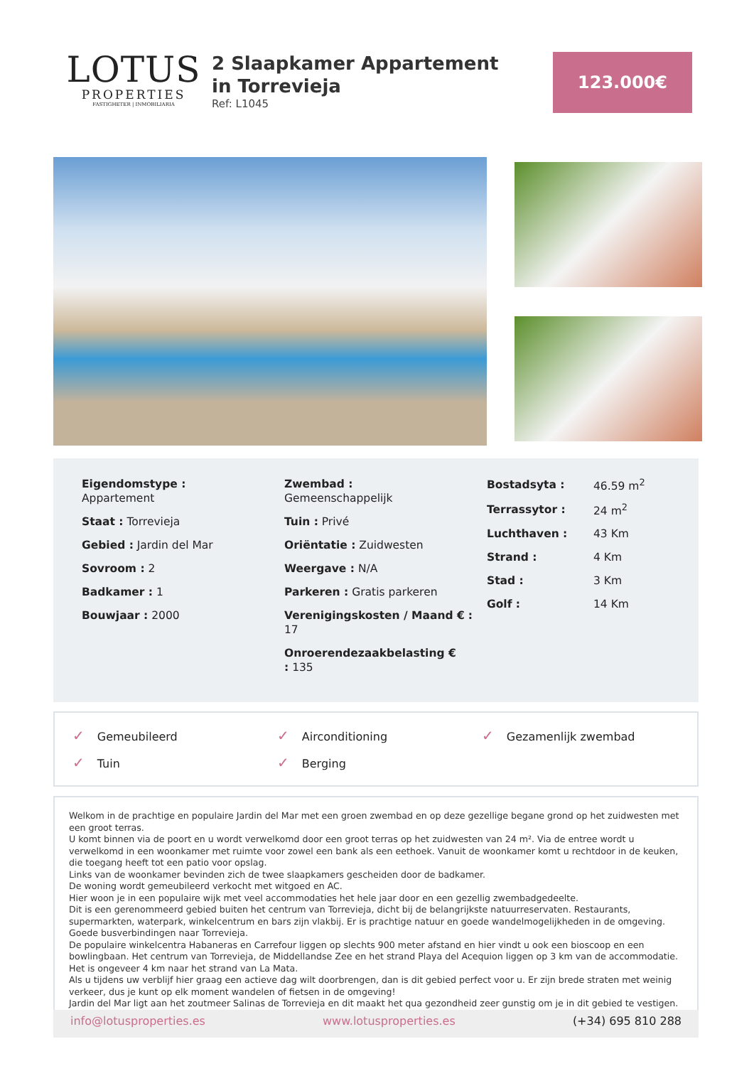LOTUS
PROPERTIES
FASTIGHETER | INMOBILIARIA
2 Slaapkamer Appartement in Torrevieja
Ref: L1045
123.000€
Eigendomstype :
Appartement
Staat : Torrevieja
Gebied : Jardin del Mar
Sovroom : 2
Badkamer : 1
Bouwjaar : 2000
Zwembad :
Gemeenschappelijk
Tuin : Privé
Oriëntatie : Zuidwesten
Weergave : N/A
Parkeren : Gratis parkeren
Verenigingskosten / Maand € : 17
Onroerendezaakbelasting €
: 135
| Bostadsyta : | 46.59 m<sup>2</sup> |
| Terrassytor : | 24 m<sup>2</sup> |
| Luchthaven : | 43 Km |
| Strand : | 4 Km |
| Stad : | 3 Km |
| Golf : | 14 Km |
✓ Gemeubileerd
✓ Airconditioning
✓ Gezamenlijk zwembad
✓ Tuin
✓ Berging
Welkom in de prachtige en populaire Jardin del Mar met een groen zwembad en op deze gezellige begane grond op het zuidwesten met een groot terras.
U komt binnen via de poort en u wordt verwelkomd door een groot terras op het zuidwesten van 24 m². Via de entree wordt u verwelkomd in een woonkamer met ruimte voor zowel een bank als een eethoek. Vanuit de woonkamer komt u rechtdoor in de keuken, die toegang heeft tot een patio voor opslag.
Links van de woonkamer bevinden zich de twee slaapkamers gescheiden door de badkamer.
De woning wordt gemeubileerd verkocht met witgoed en AC.
Hier woon je in een populaire wijk met veel accommodaties het hele jaar door en een gezellig zwembadgedeelte.
Dit is een gerenommeerd gebied buiten het centrum van Torrevieja, dicht bij de belangrijkste natuurreservaten. Restaurants, supermarkten, waterpark, winkelcentrum en bars zijn vlakbij. Er is prachtige natuur en goede wandelmogelijkheden in de omgeving. Goede busverbindingen naar Torrevieja.
De populaire winkelcentra Habaneras en Carrefour liggen op slechts 900 meter afstand en hier vindt u ook een bioscoop en een bowlingbaan. Het centrum van Torrevieja, de Middellandse Zee en het strand Playa del Acequion liggen op 3 km van de accommodatie. Het is ongeveer 4 km naar het strand van La Mata.
Als u tijdens uw verblijf hier graag een actieve dag wilt doorbrengen, dan is dit gebied perfect voor u. Er zijn brede straten met weinig verkeer, dus je kunt op elk moment wandelen of fietsen in de omgeving!
Jardin del Mar ligt aan het zoutmeer Salinas de Torrevieja en dit maakt het qua gezondheid zeer gunstig om je in dit gebied te vestigen.
info@lotusproperties.es www.lotusproperties.es (+34) 695 810 288